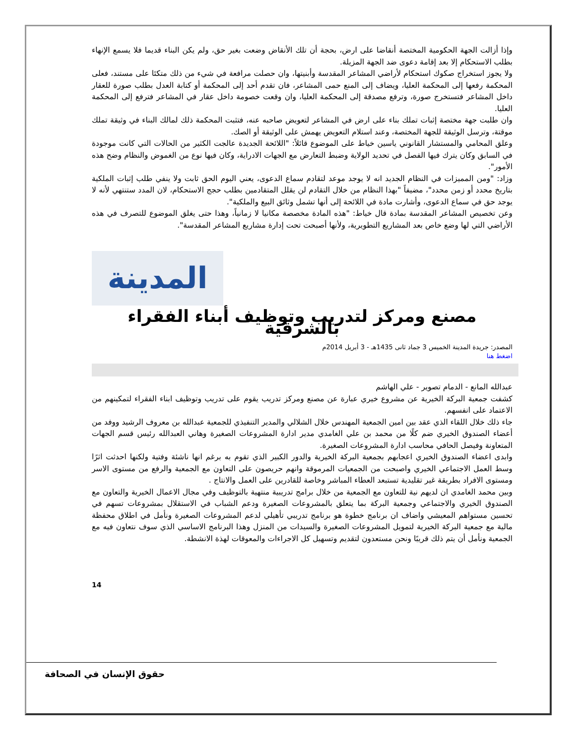وإذا أزالت الجهة الحكومية المختصة أنقاضا على ارض، بحجة أن تلك الأنقاض وضعت بغير حق، ولم يكن البناء قديما فلا يسمع الإنهاء بطلب الاستحكام إلا بعد إقامة دعوى ضد الجهة المزيلة.
ولا يجوز استخراج صكوك استحكام لأراضي المشاعر المقدسة وأبنيتها، وان حصلت مرافعة في شيء من ذلك متكئا على مستند، فعلى المحكمة رفعها إلى المحكمة العليا، ويضاف إلى المنع حمى المشاعر، فان تقدم أحد إلى المحكمة أو كتابة العدل بطلب صورة للعقار داخل المشاعر فتستخرج صورة، وترفع مصدقة إلى المحكمة العليا، وان وقعت خصومة داخل عقار في المشاعر فترفع إلى المحكمة العليا.
وان طلبت جهة مختصة إثبات تملك بناء على ارض في المشاعر لتعويض صاحبه عنه، فتثبت المحكمة ذلك لمالك البناء في وثيقة تملك موقتة، وترسل الوثيقة للجهة المختصة، وعند استلام التعويض يهمش على الوثيقة أو الصك.
وعلق المحامي والمستشار القانوني ياسين خياط على الموضوع قائلاً: "اللائحة الجديدة عالجت الكثير من الحالات التي كانت موجودة في السابق وكان يترك فيها الفصل في تحديد الولاية وضبط التعارض مع الجهات الادراية، وكان فيها نوع من الغموض والنظام وضح هذه الأمور".
وزاد: "ومن المميزات في النظام الجديد انه لا يوجد موعد لتقادم سماع الدعوى، يعني اليوم الحق ثابت ولا ينفي طلب إثبات الملكية بتاريخ محدد أو زمن محدد"، مضيفاً "بهذا النظام من خلال التقادم لن يقلل المتقادمين بطلب حجج الاستحكام، لان المدد ستنتهي لأنه لا يوجد حق في سماع الدعوى، وأشارت مادة في اللائحة إلى أنها تشمل وثائق البيع والملكية".
وعن تخصيص المشاعر المقدسة بمادة قال خياط: "هذه المادة مخصصة مكانيا لا زمانياً، وهذا حتى يغلق الموضوع للتصرف في هذه الأراضي التي لها وضع خاص بعد المشاريع التطويرية، ولأنها أصبحت تحت إدارة مشاريع المشاعر المقدسة".
المدينة
مصنع ومركز لتدريب وتوظيف أبناء الفقراء بالشرقية
المصدر: جريدة المدينة الخميس 3 جماد ثانى 1435هـ - 3 أبريل 2014م
اضغط هنا
عبدالله المانع - الدمام تصوير - علي الهاشم
كشفت جمعية البركة الخيرية عن مشروع خيري عبارة عن مصنع ومركز تدريب يقوم على تدريب وتوظيف ابناء الفقراء لتمكينهم من الاعتماد على انفسهم.
جاء ذلك خلال اللقاء الذي عقد بين امين الجمعية المهندس خلال الشلالي والمدير التنفيذي للجمعية عبدالله بن معروف الرشيد ووفد من أعضاء الصندوق الخيري ضم كلًا من محمد بن علي الغامدي مدير ادارة المشروعات الصغيرة وهاني العبدالله رئيس قسم الجهات المتعاونة وفيصل الحافي محاسب ادارة المشروعات الصغيرة.
وابدى اعضاء الصندوق الخيري اعجابهم بجمعية البركة الخيرية والدور الكبير الذي تقوم به برغم انها ناشئة وفتية ولكنها احدثت اثرًا وسط العمل الاجتماعي الخيري واصبحت من الجمعيات المرموقة وانهم حريصون على التعاون مع الجمعية والرفع من مستوى الاسر ومستوى الافراد بطريقة غير تقليدية تستبعد العطاء المباشر وخاصة للقادرين على العمل والانتاج .
وبين محمد الغامدي ان لديهم نية للتعاون مع الجمعية من خلال برامج تدريبية منتهية بالتوظيف وفي مجال الاعمال الخيرية والتعاون مع الصندوق الخيري والاجتماعي وجمعية البركة بما يتعلق بالمشروعات الصغيرة ودعم الشباب في الاستقلال بمشروعات تسهم في تحسين مستواهم المعيشي واضاف ان برنامج خطوة هو برنامج تدريبي تأهيلي لدعم المشروعات الصغيرة ونأمل في اطلاق محفظة مالية مع جمعية البركة الخيرية لتمويل المشروعات الصغيرة والسيدات من المنزل وهذا البرنامج الاساسي الذي سوف نتعاون فيه مع الجمعية ونأمل أن يتم ذلك قريبًا ونحن مستعدون لتقديم وتسهيل كل الاجراءات والمعوقات لهذة الانشطة.
14
حقوق الإنسان في الصحافة